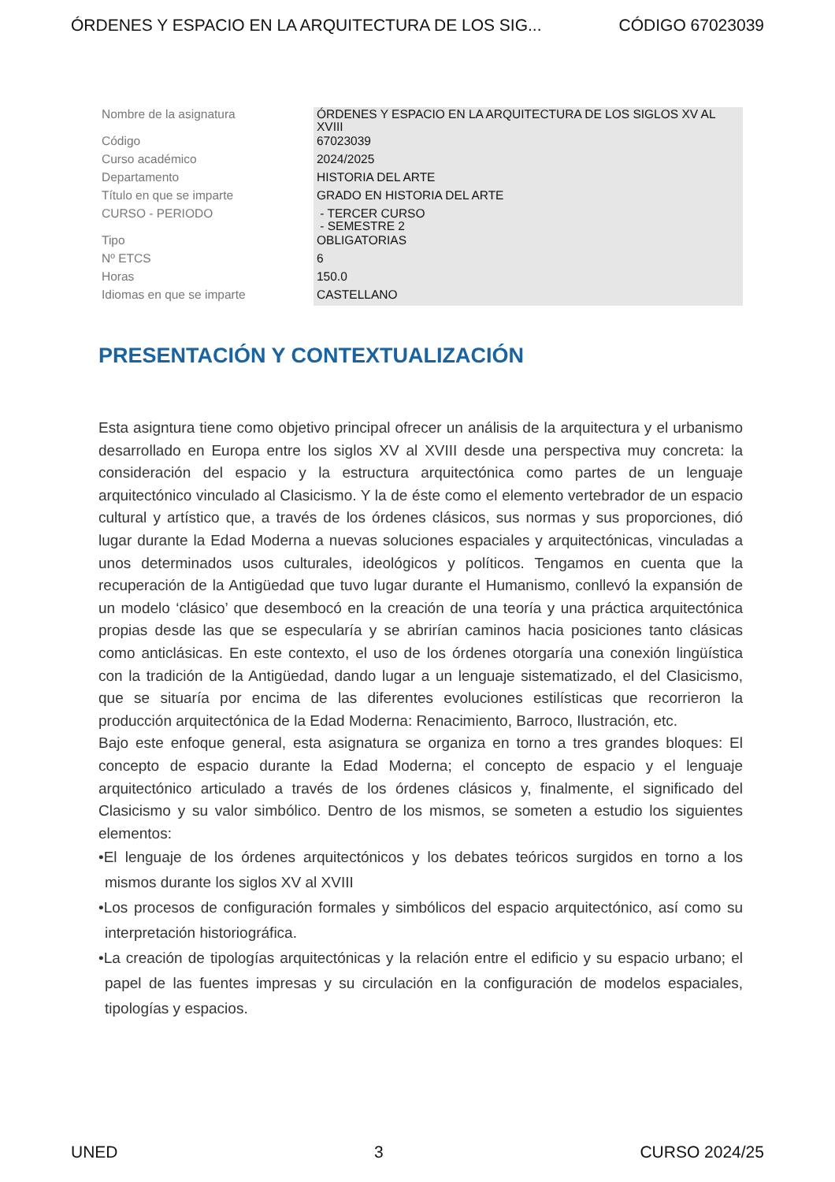ÓRDENES Y ESPACIO EN LA ARQUITECTURA DE LOS SIG... CÓDIGO 67023039
| Nombre de la asignatura | ÓRDENES Y ESPACIO EN LA ARQUITECTURA DE LOS SIGLOS XV AL XVIII |
| Código | 67023039 |
| Curso académico | 2024/2025 |
| Departamento | HISTORIA DEL ARTE |
| Título en que se imparte | GRADO EN HISTORIA DEL ARTE |
| CURSO - PERIODO | - TERCER CURSO - SEMESTRE 2 |
| Tipo | OBLIGATORIAS |
| Nº ETCS | 6 |
| Horas | 150.0 |
| Idiomas en que se imparte | CASTELLANO |
PRESENTACIÓN Y CONTEXTUALIZACIÓN
Esta asigntura tiene como objetivo principal ofrecer un análisis de la arquitectura y el urbanismo desarrollado en Europa entre los siglos XV al XVIII desde una perspectiva muy concreta: la consideración del espacio y la estructura arquitectónica como partes de un lenguaje arquitectónico vinculado al Clasicismo. Y la de éste como el elemento vertebrador de un espacio cultural y artístico que, a través de los órdenes clásicos, sus normas y sus proporciones, dió lugar durante la Edad Moderna a nuevas soluciones espaciales y arquitectónicas, vinculadas a unos determinados usos culturales, ideológicos y políticos. Tengamos en cuenta que la recuperación de la Antigüedad que tuvo lugar durante el Humanismo, conllevó la expansión de un modelo ‘clásico’ que desembocó en la creación de una teoría y una práctica arquitectónica propias desde las que se especularía y se abrirían caminos hacia posiciones tanto clásicas como anticlásicas. En este contexto, el uso de los órdenes otorgaría una conexión lingüística con la tradición de la Antigüedad, dando lugar a un lenguaje sistematizado, el del Clasicismo, que se situaría por encima de las diferentes evoluciones estilísticas que recorrieron la producción arquitectónica de la Edad Moderna: Renacimiento, Barroco, Ilustración, etc.
Bajo este enfoque general, esta asignatura se organiza en torno a tres grandes bloques: El concepto de espacio durante la Edad Moderna; el concepto de espacio y el lenguaje arquitectónico articulado a través de los órdenes clásicos y, finalmente, el significado del Clasicismo y su valor simbólico. Dentro de los mismos, se someten a estudio los siguientes elementos:
•El lenguaje de los órdenes arquitectónicos y los debates teóricos surgidos en torno a los mismos durante los siglos XV al XVIII
•Los procesos de configuración formales y simbólicos del espacio arquitectónico, así como su interpretación historiográfica.
•La creación de tipologías arquitectónicas y la relación entre el edificio y su espacio urbano; el papel de las fuentes impresas y su circulación en la configuración de modelos espaciales, tipologías y espacios.
UNED 3 CURSO 2024/25